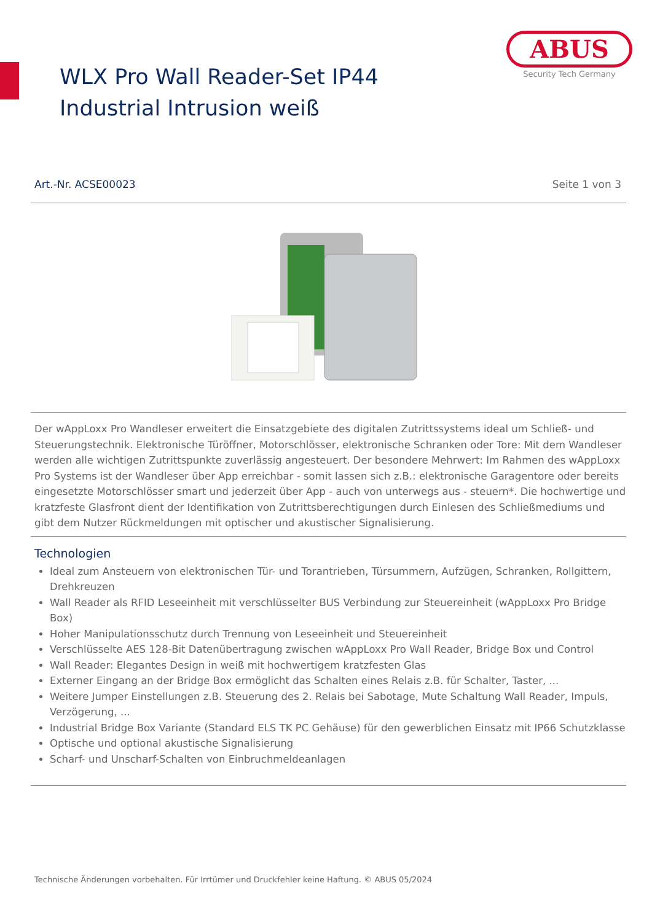WLX Pro Wall Reader-Set IP44 Industrial Intrusion weiß
ABUS
Security Tech Germany
Art.-Nr. ACSE00023 Seite 1 von 3
Der wAppLoxx Pro Wandleser erweitert die Einsatzgebiete des digitalen Zutrittssystems ideal um Schließ- und Steuerungstechnik. Elektronische Türöffner, Motorschlösser, elektronische Schranken oder Tore: Mit dem Wandleser werden alle wichtigen Zutrittspunkte zuverlässig angesteuert. Der besondere Mehrwert: Im Rahmen des wAppLoxx Pro Systems ist der Wandleser über App erreichbar - somit lassen sich z.B.: elektronische Garagentore oder bereits eingesetzte Motorschlösser smart und jederzeit über App - auch von unterwegs aus - steuern*. Die hochwertige und kratzfeste Glasfront dient der Identifikation von Zutrittsberechtigungen durch Einlesen des Schließmediums und gibt dem Nutzer Rückmeldungen mit optischer und akustischer Signalisierung.
Technologien
Ideal zum Ansteuern von elektronischen Tür- und Torantrieben, Türsummern, Aufzügen, Schranken, Rollgittern, Drehkreuzen
Wall Reader als RFID Leseeinheit mit verschlüsselter BUS Verbindung zur Steuereinheit (wAppLoxx Pro Bridge Box)
Hoher Manipulationsschutz durch Trennung von Leseeinheit und Steuereinheit
Verschlüsselte AES 128-Bit Datenübertragung zwischen wAppLoxx Pro Wall Reader, Bridge Box und Control
Wall Reader: Elegantes Design in weiß mit hochwertigem kratzfesten Glas
Externer Eingang an der Bridge Box ermöglicht das Schalten eines Relais z.B. für Schalter, Taster, ...
Weitere Jumper Einstellungen z.B. Steuerung des 2. Relais bei Sabotage, Mute Schaltung Wall Reader, Impuls, Verzögerung, ...
Industrial Bridge Box Variante (Standard ELS TK PC Gehäuse) für den gewerblichen Einsatz mit IP66 Schutzklasse
Optische und optional akustische Signalisierung
Scharf- und Unscharf-Schalten von Einbruchmeldeanlagen
Technische Änderungen vorbehalten. Für Irrtümer und Druckfehler keine Haftung. © ABUS 05/2024